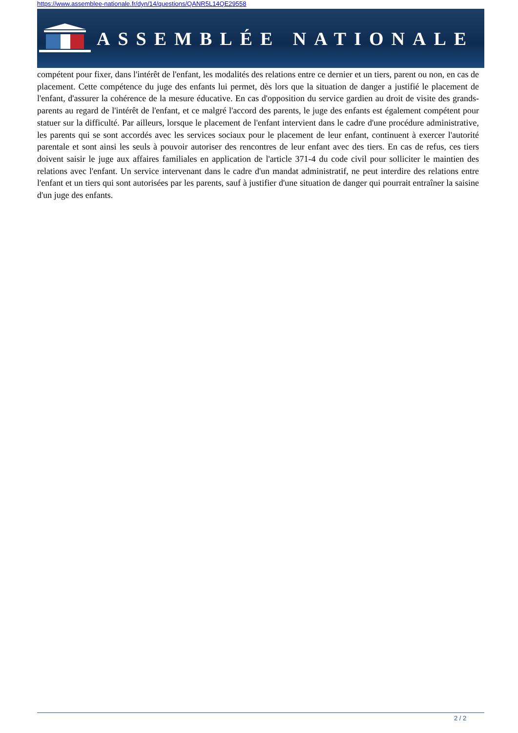https://www.assemblee-nationale.fr/dyn/14/questions/QANR5L14QE29558
ASSEMBLÉE NATIONALE
compétent pour fixer, dans l'intérêt de l'enfant, les modalités des relations entre ce dernier et un tiers, parent ou non, en cas de placement. Cette compétence du juge des enfants lui permet, dès lors que la situation de danger a justifié le placement de l'enfant, d'assurer la cohérence de la mesure éducative. En cas d'opposition du service gardien au droit de visite des grands-parents au regard de l'intérêt de l'enfant, et ce malgré l'accord des parents, le juge des enfants est également compétent pour statuer sur la difficulté. Par ailleurs, lorsque le placement de l'enfant intervient dans le cadre d'une procédure administrative, les parents qui se sont accordés avec les services sociaux pour le placement de leur enfant, continuent à exercer l'autorité parentale et sont ainsi les seuls à pouvoir autoriser des rencontres de leur enfant avec des tiers. En cas de refus, ces tiers doivent saisir le juge aux affaires familiales en application de l'article 371-4 du code civil pour solliciter le maintien des relations avec l'enfant. Un service intervenant dans le cadre d'un mandat administratif, ne peut interdire des relations entre l'enfant et un tiers qui sont autorisées par les parents, sauf à justifier d'une situation de danger qui pourrait entraîner la saisine d'un juge des enfants.
2 / 2